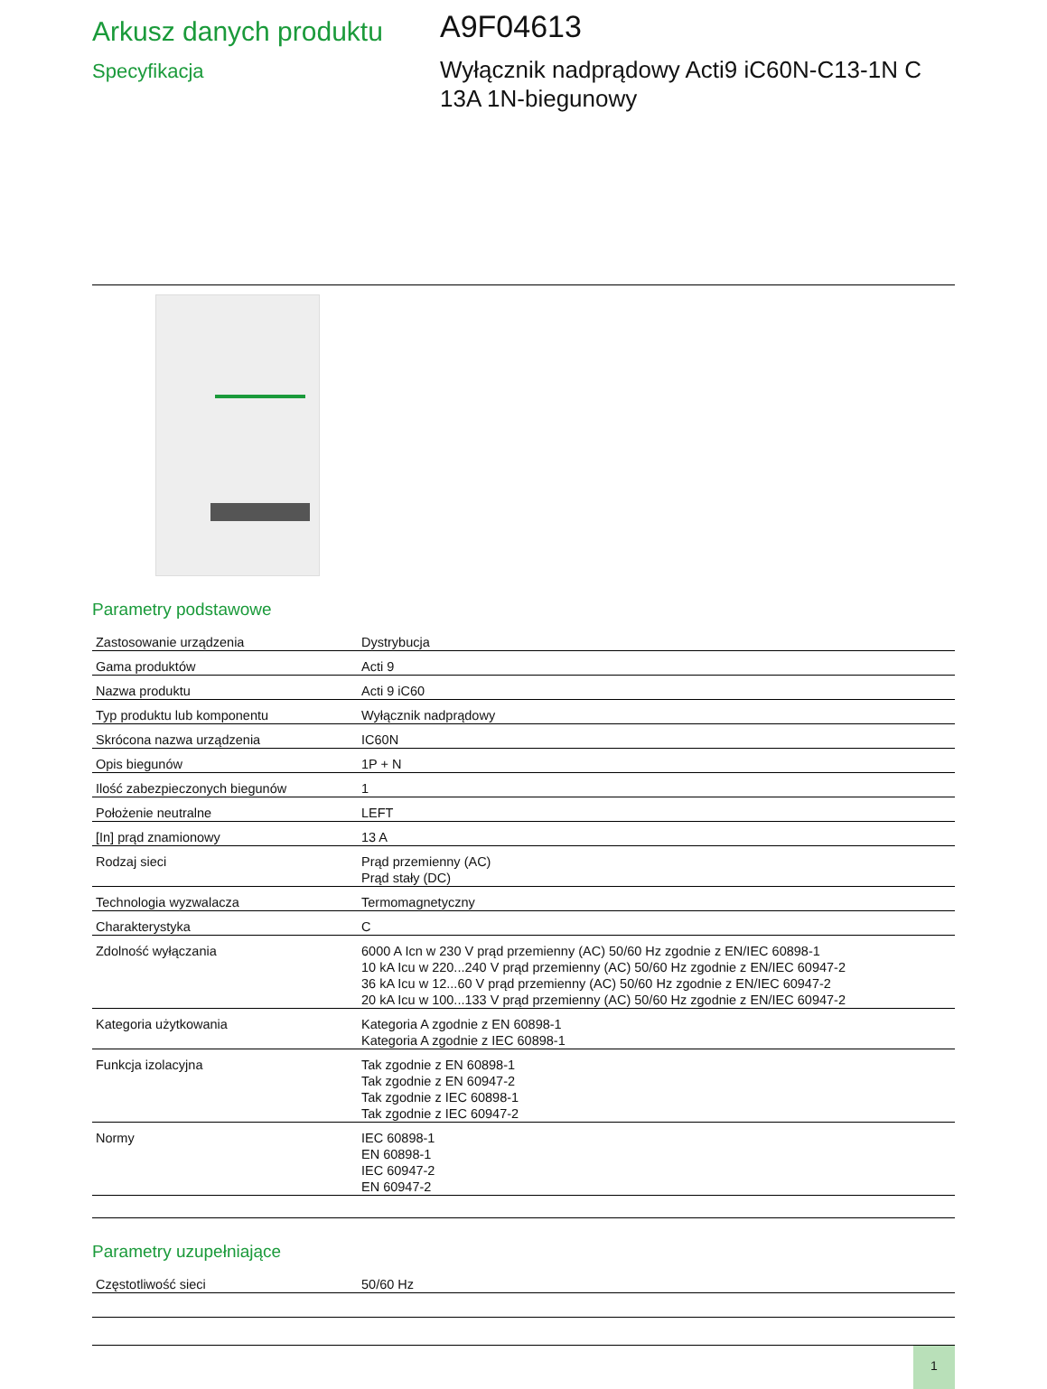Arkusz danych produktu
Specyfikacja
A9F04613
Wyłącznik nadprądowy Acti9 iC60N-C13-1N C
13A 1N-biegunowy
Parametry podstawowe
| Zastosowanie urządzenia | Dystrybucja |
| Gama produktów | Acti 9 |
| Nazwa produktu | Acti 9 iC60 |
| Typ produktu lub komponentu | Wyłącznik nadprądowy |
| Skrócona nazwa urządzenia | IC60N |
| Opis biegunów | 1P + N |
| Ilość zabezpieczonych biegunów | 1 |
| Położenie neutralne | LEFT |
| [In] prąd znamionowy | 13 A |
| Rodzaj sieci | Prąd przemienny (AC) Prąd stały (DC) |
| Technologia wyzwalacza | Termomagnetyczny |
| Charakterystyka | C |
| Zdolność wyłączania | 6000 A Icn w 230 V prąd przemienny (AC) 50/60 Hz zgodnie z EN/IEC 60898-1 10 kA Icu w 220...240 V prąd przemienny (AC) 50/60 Hz zgodnie z EN/IEC 60947-2 36 kA Icu w 12...60 V prąd przemienny (AC) 50/60 Hz zgodnie z EN/IEC 60947-2 20 kA Icu w 100...133 V prąd przemienny (AC) 50/60 Hz zgodnie z EN/IEC 60947-2 |
| Kategoria użytkowania | Kategoria A zgodnie z EN 60898-1 Kategoria A zgodnie z IEC 60898-1 |
| Funkcja izolacyjna | Tak zgodnie z EN 60898-1 Tak zgodnie z EN 60947-2 Tak zgodnie z IEC 60898-1 Tak zgodnie z IEC 60947-2 |
| Normy | IEC 60898-1 EN 60898-1 IEC 60947-2 EN 60947-2 |
Parametry uzupełniające
| Częstotliwość sieci | 50/60 Hz |
1